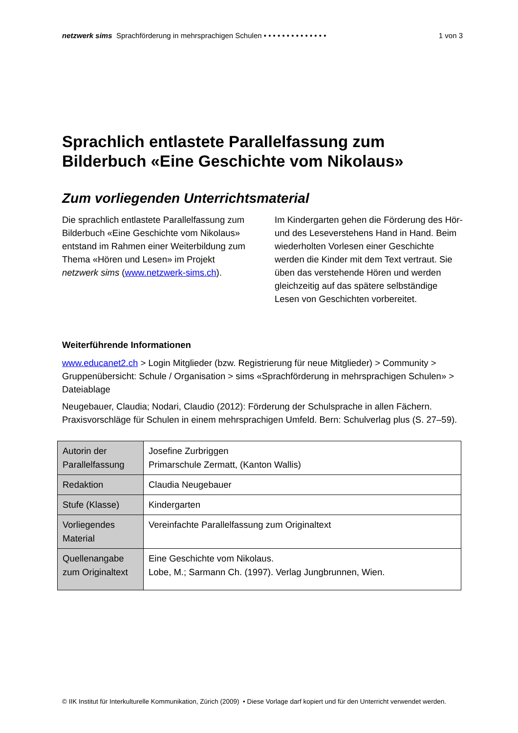netzwerk sims Sprachförderung in mehrsprachigen Schulen • • • • • • • • • • • • • • 1 von 3
Sprachlich entlastete Parallelfassung zum Bilderbuch «Eine Geschichte vom Nikolaus»
Zum vorliegenden Unterrichtsmaterial
Die sprachlich entlastete Parallelfassung zum Bilderbuch «Eine Geschichte vom Nikolaus» entstand im Rahmen einer Weiterbildung zum Thema «Hören und Lesen» im Projekt netzwerk sims (www.netzwerk-sims.ch).
Im Kindergarten gehen die Förderung des Hör- und des Leseverstehens Hand in Hand. Beim wiederholten Vorlesen einer Geschichte werden die Kinder mit dem Text vertraut. Sie üben das verstehende Hören und werden gleichzeitig auf das spätere selbständige Lesen von Geschichten vorbereitet.
Weiterführende Informationen
www.educanet2.ch > Login Mitglieder (bzw. Registrierung für neue Mitglieder) > Community > Gruppenübersicht: Schule / Organisation > sims «Sprachförderung in mehrsprachigen Schulen» > Dateiablage
Neugebauer, Claudia; Nodari, Claudio (2012): Förderung der Schulsprache in allen Fächern. Praxisvorschläge für Schulen in einem mehrsprachigen Umfeld. Bern: Schulverlag plus (S. 27–59).
| Autorin der Parallelfassung | Josefine Zurbriggen Primarschule Zermatt, (Kanton Wallis) |
| Redaktion | Claudia Neugebauer |
| Stufe (Klasse) | Kindergarten |
| Vorliegendes Material | Vereinfachte Parallelfassung zum Originaltext |
| Quellenangabe zum Originaltext | Eine Geschichte vom Nikolaus. Lobe, M.; Sarmann Ch. (1997). Verlag Jungbrunnen, Wien. |
© IIK Institut für Interkulturelle Kommunikation, Zürich (2009) • Diese Vorlage darf kopiert und für den Unterricht verwendet werden.